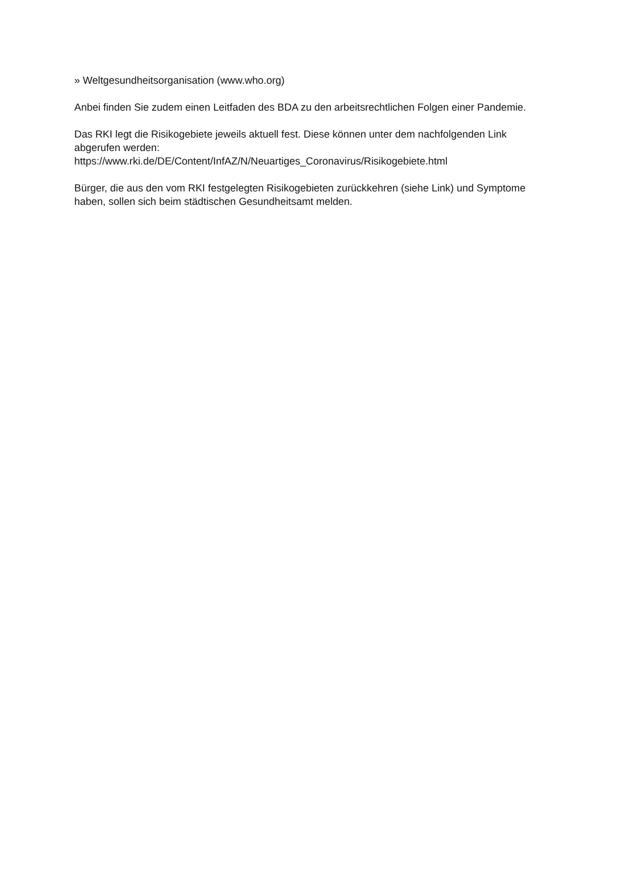» Weltgesundheitsorganisation (www.who.org)
Anbei finden Sie zudem einen Leitfaden des BDA zu den arbeitsrechtlichen Folgen einer Pandemie.
Das RKI legt die Risikogebiete jeweils aktuell fest. Diese können unter dem nachfolgenden Link abgerufen werden:
https://www.rki.de/DE/Content/InfAZ/N/Neuartiges_Coronavirus/Risikogebiete.html
Bürger, die aus den vom RKI festgelegten Risikogebieten zurückkehren (siehe Link) und Symptome haben, sollen sich beim städtischen Gesundheitsamt melden.